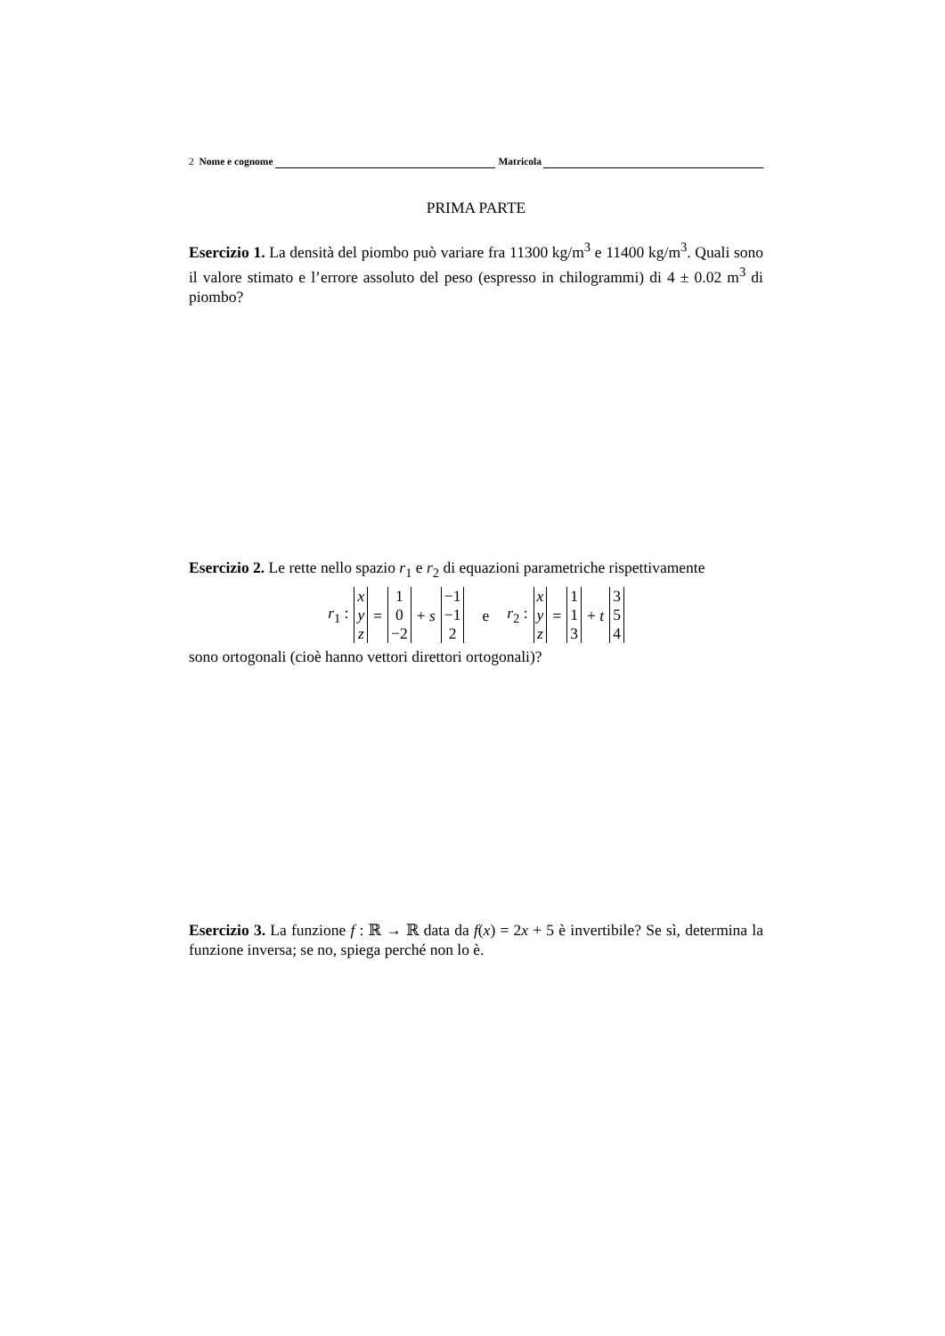2 Nome e cognome Matricola
PRIMA PARTE
Esercizio 1. La densità del piombo può variare fra 11300 kg/m<sup>3</sup> e 11400 kg/m<sup>3</sup>. Quali sono il valore stimato e l’errore assoluto del peso (espresso in chilogrammi) di 4 ± 0.02 m<sup>3</sup> di piombo?
Esercizio 2. Le rette nello spazio r<sub>1</sub> e r<sub>2</sub> di equazioni parametriche rispettivamente
r<sub>1</sub> :
x
y
z
=
1
0
−2
+ s
−1
−1
2
e r<sub>2</sub> :
x
y
z
=
1
1
3
+ t
3
5
4
sono ortogonali (cioè hanno vettori direttori ortogonali)?
Esercizio 3. La funzione f : ℝ → ℝ data da f(x) = 2x + 5 è invertibile? Se sì, determina la funzione inversa; se no, spiega perché non lo è.